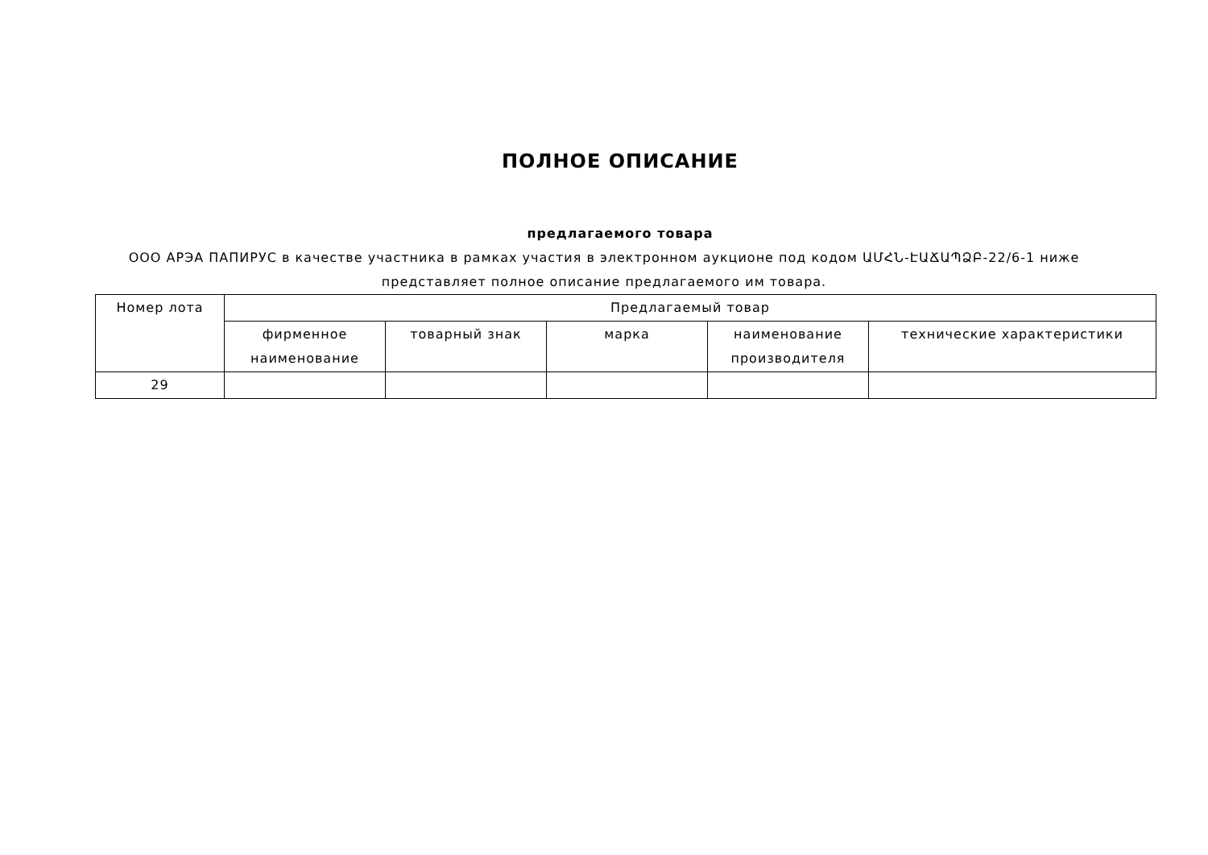ПОЛНОЕ ОПИСАНИЕ
предлагаемого товара
ООО АРЭА ПАПИРУС в качестве участника в рамках участия в электронном аукционе под кодом ԱՄՀՆ-ԷԱՃԱՊՁԲ-22/6-1 ниже представляет полное описание предлагаемого им товара.
| Номер лота | Предлагаемый товар | | | | |
| --- | --- | --- | --- | --- | --- |
| | фирменное наименование | товарный знак | марка | наименование производителя | технические характеристики |
| 29 | | | | | |